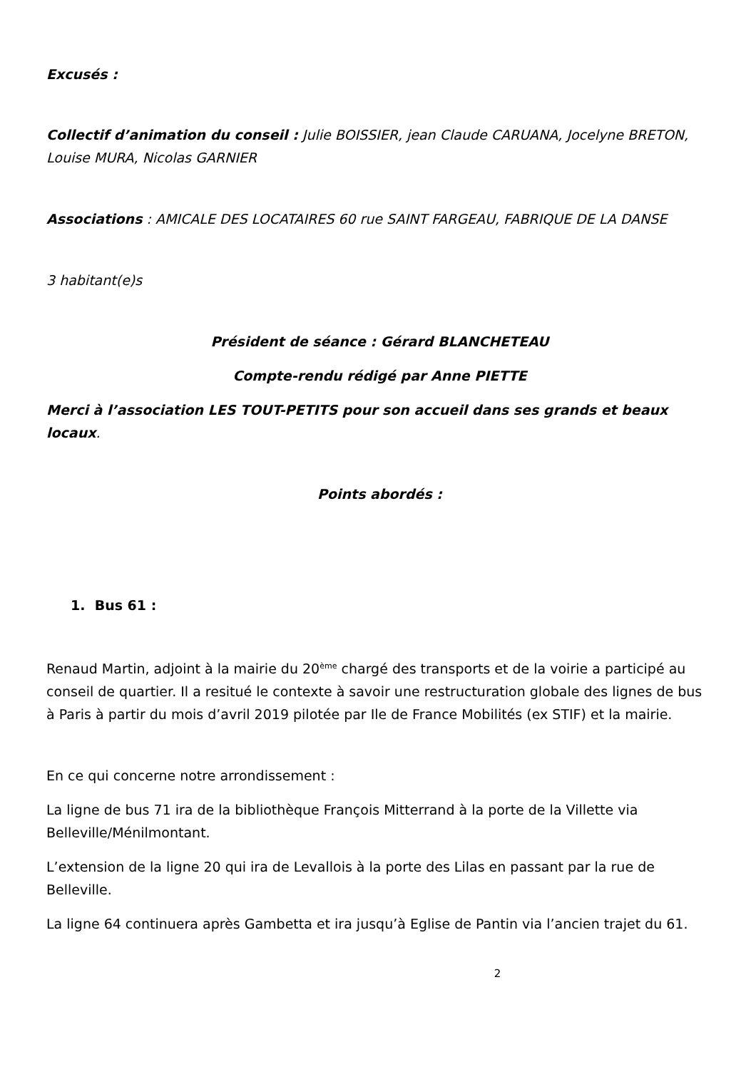Excusés :
Collectif d’animation du conseil : Julie BOISSIER, jean Claude CARUANA, Jocelyne BRETON, Louise MURA, Nicolas GARNIER
Associations : AMICALE DES LOCATAIRES 60 rue SAINT FARGEAU, FABRIQUE DE LA DANSE
3 habitant(e)s
Président de séance : Gérard BLANCHETEAU
Compte-rendu rédigé par Anne PIETTE
Merci à l’association LES TOUT-PETITS pour son accueil dans ses grands et beaux locaux.
Points abordés :
1. Bus 61 :
Renaud Martin, adjoint à la mairie du 20<sup>ème</sup> chargé des transports et de la voirie a participé au conseil de quartier. Il a resitué le contexte à savoir une restructuration globale des lignes de bus à Paris à partir du mois d’avril 2019 pilotée par Ile de France Mobilités (ex STIF) et la mairie.
En ce qui concerne notre arrondissement :
La ligne de bus 71 ira de la bibliothèque François Mitterrand à la porte de la Villette via Belleville/Ménilmontant.
L’extension de la ligne 20 qui ira de Levallois à la porte des Lilas en passant par la rue de Belleville.
La ligne 64 continuera après Gambetta et ira jusqu’à Eglise de Pantin via l’ancien trajet du 61.
2